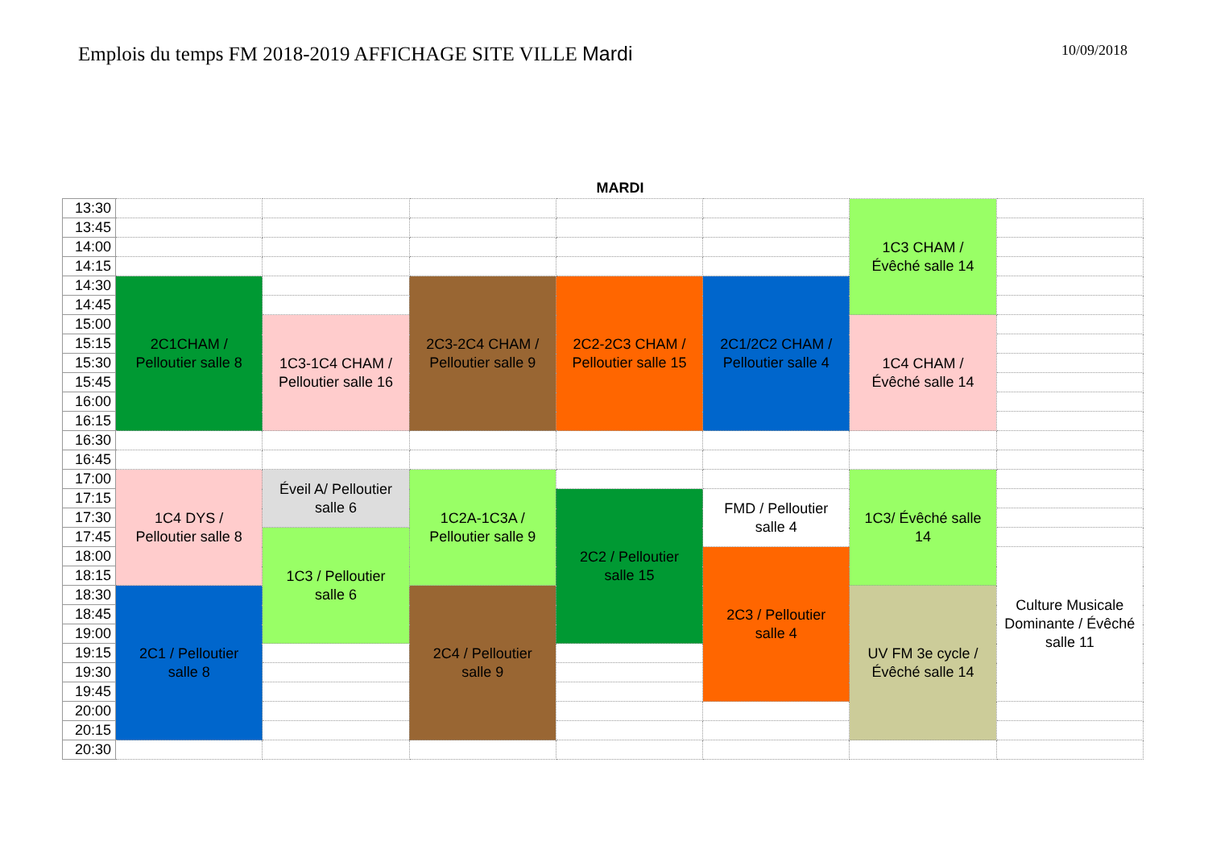Emplois du temps FM 2018-2019 AFFICHAGE SITE VILLE Mardi
10/09/2018
MARDI
| 13:30 | | | | | | 1C3 CHAM / Évêché salle 14 | |
| 13:45 | | | | | | | |
| 14:00 | | | | | | | |
| 14:15 | | | | | | | |
| 14:30 | 2C1CHAM / Pelloutier salle 8 | | 2C3-2C4 CHAM / Pelloutier salle 9 | 2C2-2C3 CHAM / Pelloutier salle 15 | 2C1/2C2 CHAM / Pelloutier salle 4 | | |
| 14:45 | | | | | | | |
| 15:00 | | 1C3-1C4 CHAM / Pelloutier salle 16 | | | | 1C4 CHAM / Évêché salle 14 | |
| 15:15 | | | | | | | |
| 15:30 | | | | | | | |
| 15:45 | | | | | | | |
| 16:00 | | | | | | | |
| 16:15 | | | | | | | |
| 16:30 | | | | | | | |
| 16:45 | | | | | | | |
| 17:00 | 1C4 DYS / Pelloutier salle 8 | Éveil A/ Pelloutier salle 6 | 1C2A-1C3A / Pelloutier salle 9 | | | 1C3/ Évêché salle 14 | |
| 17:15 | | | | 2C2 / Pelloutier salle 15 | FMD / Pelloutier salle 4 | | |
| 17:30 | | | | | | | |
| 17:45 | | 1C3 / Pelloutier salle 6 | | | | | |
| 18:00 | | | | | 2C3 / Pelloutier salle 4 | | Culture Musicale Dominante / Évêché salle 11 |
| 18:15 | | | | | | | |
| 18:30 | 2C1 / Pelloutier salle 8 | | 2C4 / Pelloutier salle 9 | | | UV FM 3e cycle / Évêché salle 14 | |
| 18:45 | | | | | | | |
| 19:00 | | | | | | | |
| 19:15 | | | | | | | |
| 19:30 | | | | | | | |
| 19:45 | | | | | | | |
| 20:00 | | | | | | | |
| 20:15 | | | | | | | |
| 20:30 | | | | | | | |